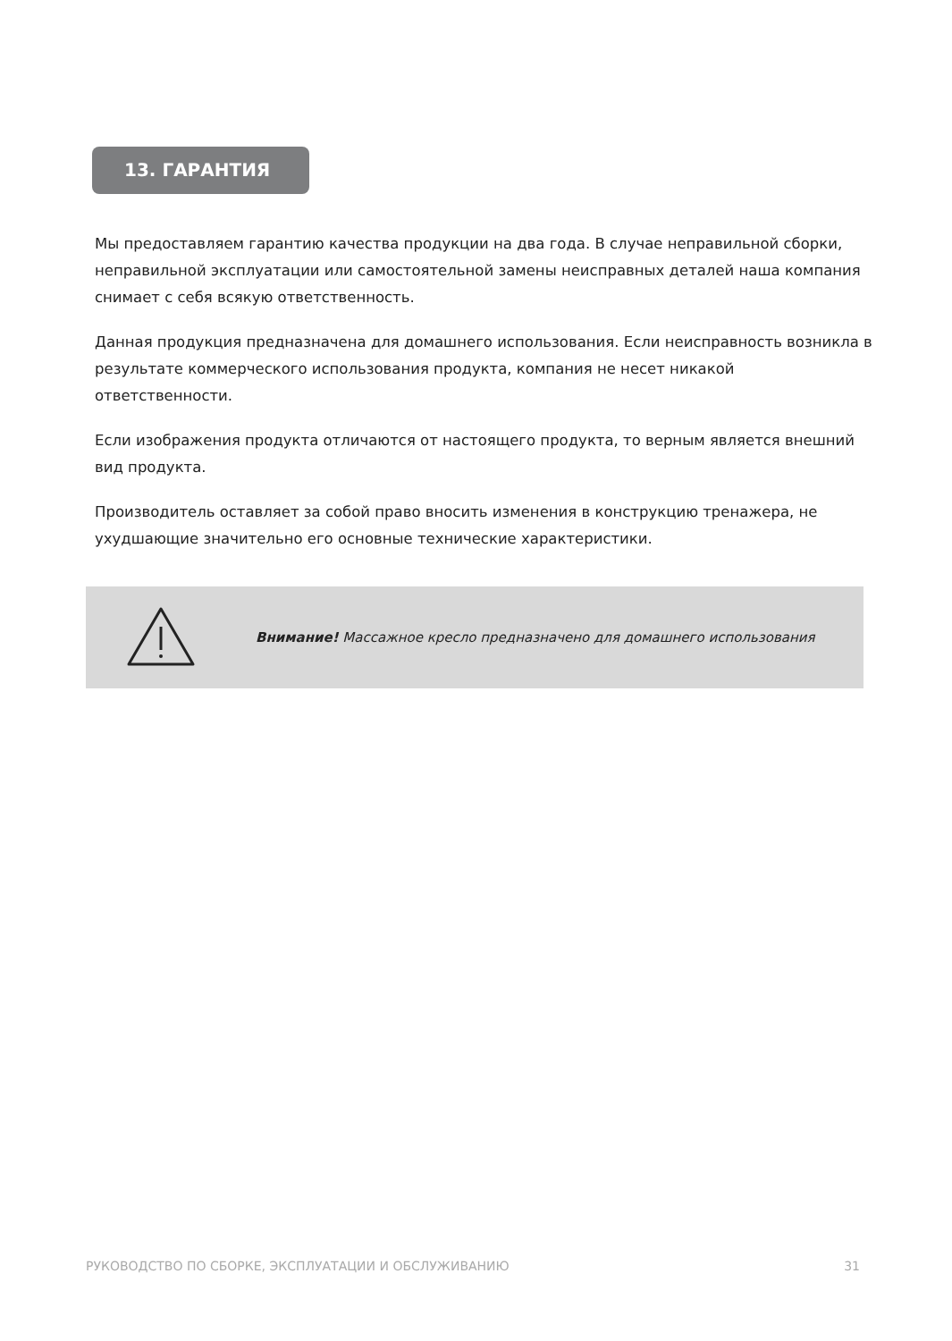13. ГАРАНТИЯ
Мы предоставляем гарантию качества продукции на два года. В случае неправильной сборки, неправильной эксплуатации или самостоятельной замены неисправных деталей наша компания снимает с себя всякую ответственность.
Данная продукция предназначена для домашнего использования. Если неисправность возникла в результате коммерческого использования продукта, компания не несет никакой ответственности.
Если изображения продукта отличаются от настоящего продукта, то верным является внешний вид продукта.
Производитель оставляет за собой право вносить изменения в конструкцию тренажера, не ухудшающие значительно его основные технические характеристики.
Внимание! Массажное кресло предназначено для домашнего использования
РУКОВОДСТВО ПО СБОРКЕ, ЭКСПЛУАТАЦИИ И ОБСЛУЖИВАНИЮ 31